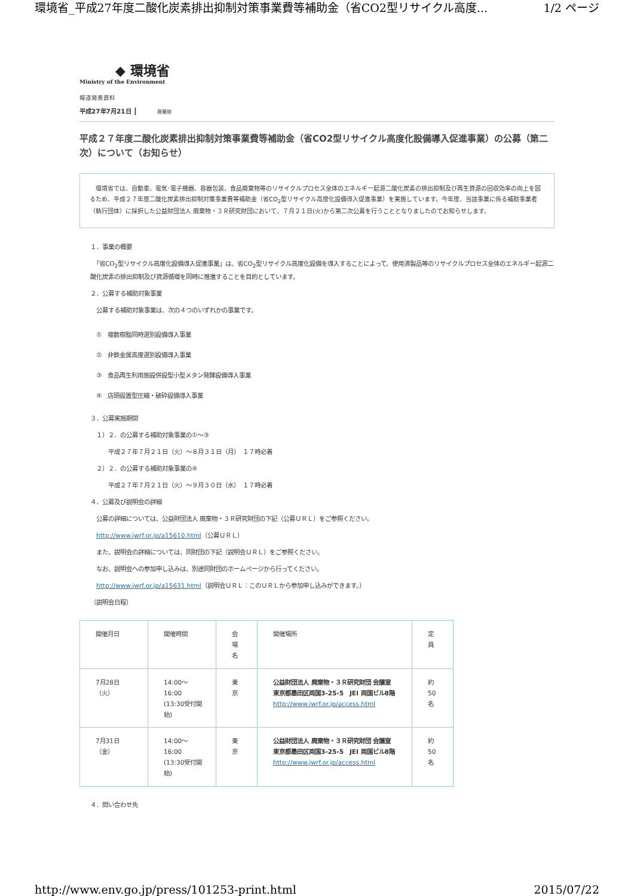環境省_平成27年度二酸化炭素排出抑制対策事業費等補助金（省CO2型リサイクル高度... 1/2 ページ
◆ 環境省
Ministry of the Environment
報道発表資料
平成27年7月21日 ┃ 廃棄物
平成２７年度二酸化炭素排出抑制対策事業費等補助金（省CO2型リサイクル高度化設備導入促進事業）の公募（第二次）について（お知らせ）
　環境省では、自動車、電気･電子機器、容器包装、食品廃棄物等のリサイクルプロセス全体のエネルギー起源二酸化炭素の排出抑制及び再生資源の回収効率の向上を図るため、平成２７年度二酸化炭素排出抑制対策事業費等補助金（省CO<sub>2</sub>型リサイクル高度化設備導入促進事業）を実施しています。今年度、当該事業に係る補助事業者（執行団体）に採択した公益財団法人 廃棄物・３Ｒ研究財団において、７月２１日(火)から第二次公募を行うこととなりましたのでお知らせします。
１．事業の概要
　「省CO<sub>2</sub>型リサイクル高度化設備導入促進事業」は、省CO<sub>2</sub>型リサイクル高度化設備を導入することによって、使用済製品等のリサイクルプロセス全体のエネルギー起源二酸化炭素の排出抑制及び資源循環を同時に推進することを目的としています。
２．公募する補助対象事業
　公募する補助対象事業は、次の４つのいずれかの事業です。
　①　複数樹脂同時選別設備導入事業
　②　非鉄金属高度選別設備導入事業
　③　食品再生利用施設併設型小型メタン発酵設備導入事業
　④　店頭設置型圧縮・破砕設備導入事業
３．公募実施期間
　１）２．の公募する補助対象事業の①～③
　　　平成２７年７月２１日（火）～８月３１日（月）　１７時必着
　２）２．の公募する補助対象事業の④
　　　平成２７年７月２１日（火）～９月３０日（水）　１７時必着
４．公募及び説明会の詳細
　公募の詳細については、公益財団法人 廃棄物・３Ｒ研究財団の下記（公募ＵＲＬ）をご参照ください。
　http://www.jwrf.or.jp/a15610.html（公募ＵＲＬ）
　また、説明会の詳細については、同財団の下記（説明会ＵＲＬ）をご参照ください。
　なお、説明会への参加申し込みは、別途同財団のホームページから行ってください。
　http://www.jwrf.or.jp/a15631.html（説明会ＵＲＬ：このＵＲＬから参加申し込みができます。）
（説明会日程）
| 開催月日 | 開催時間 | 会 場 名 | 開催場所 | 定 員 |
| 7月28日 （火） | 14:00～ 16:00 (13:30受付開始) | 東 京 | 公益財団法人 廃棄物・３Ｒ研究財団 会議室 東京都墨田区両国3-25-5 JEI 両国ビル8階 http://www.jwrf.or.jp/access.html | 約 50 名 |
| 7月31日 （金） | 14:00～ 16:00 (13:30受付開始) | 東 京 | 公益財団法人 廃棄物・３Ｒ研究財団 会議室 東京都墨田区両国3-25-5 JEI 両国ビル8階 http://www.jwrf.or.jp/access.html | 約 50 名 |
４．問い合わせ先
http://www.env.go.jp/press/101253-print.html 2015/07/22